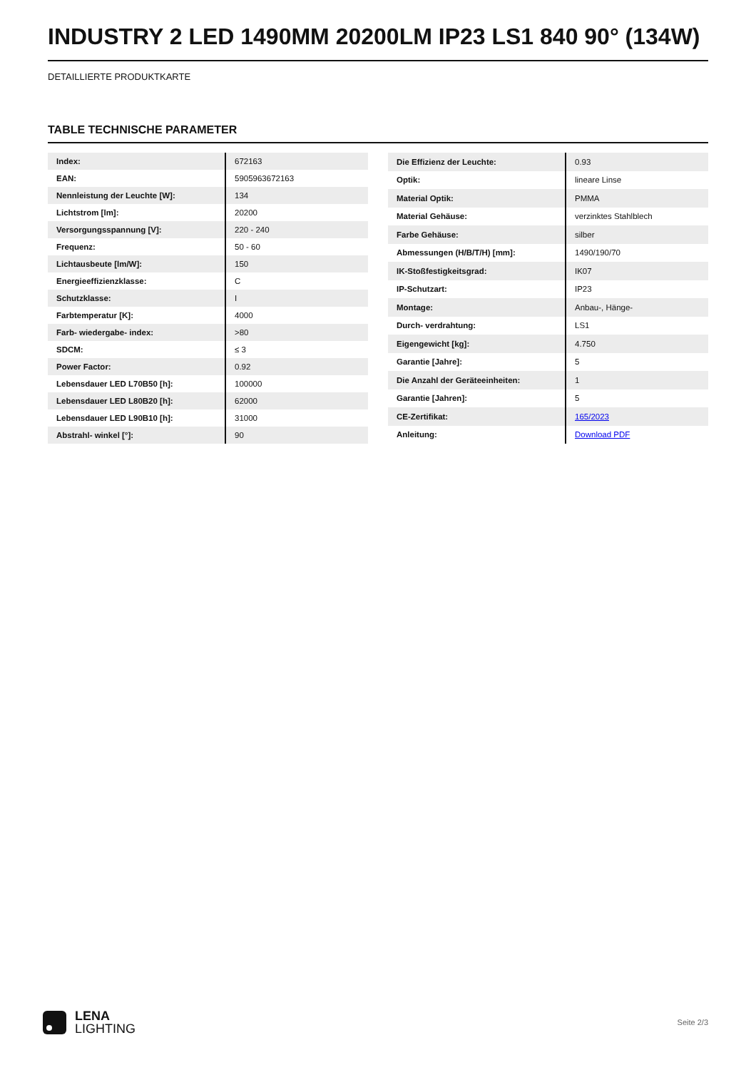INDUSTRY 2 LED 1490MM 20200LM IP23 LS1 840 90° (134W)
DETAILLIERTE PRODUKTKARTE
TABLE TECHNISCHE PARAMETER
| Index: | 672163 |
| EAN: | 5905963672163 |
| Nennleistung der Leuchte [W]: | 134 |
| Lichtstrom [lm]: | 20200 |
| Versorgungsspannung [V]: | 220 - 240 |
| Frequenz: | 50 - 60 |
| Lichtausbeute [lm/W]: | 150 |
| Energieeffizienzklasse: | C |
| Schutzklasse: | I |
| Farbtemperatur [K]: | 4000 |
| Farb- wiedergabe- index: | >80 |
| SDCM: | ≤ 3 |
| Power Factor: | 0.92 |
| Lebensdauer LED L70B50 [h]: | 100000 |
| Lebensdauer LED L80B20 [h]: | 62000 |
| Lebensdauer LED L90B10 [h]: | 31000 |
| Abstrahl- winkel [°]: | 90 |
| Die Effizienz der Leuchte: | 0.93 |
| Optik: | lineare Linse |
| Material Optik: | PMMA |
| Material Gehäuse: | verzinktes Stahlblech |
| Farbe Gehäuse: | silber |
| Abmessungen (H/B/T/H) [mm]: | 1490/190/70 |
| IK-Stoßfestigkeitsgrad: | IK07 |
| IP-Schutzart: | IP23 |
| Montage: | Anbau-, Hänge- |
| Durch- verdrahtung: | LS1 |
| Eigengewicht [kg]: | 4.750 |
| Garantie [Jahre]: | 5 |
| Die Anzahl der Geräteeinheiten: | 1 |
| Garantie [Jahren]: | 5 |
| CE-Zertifikat: | 165/2023 |
| Anleitung: | Download PDF |
LENA
LIGHTING
Seite 2/3